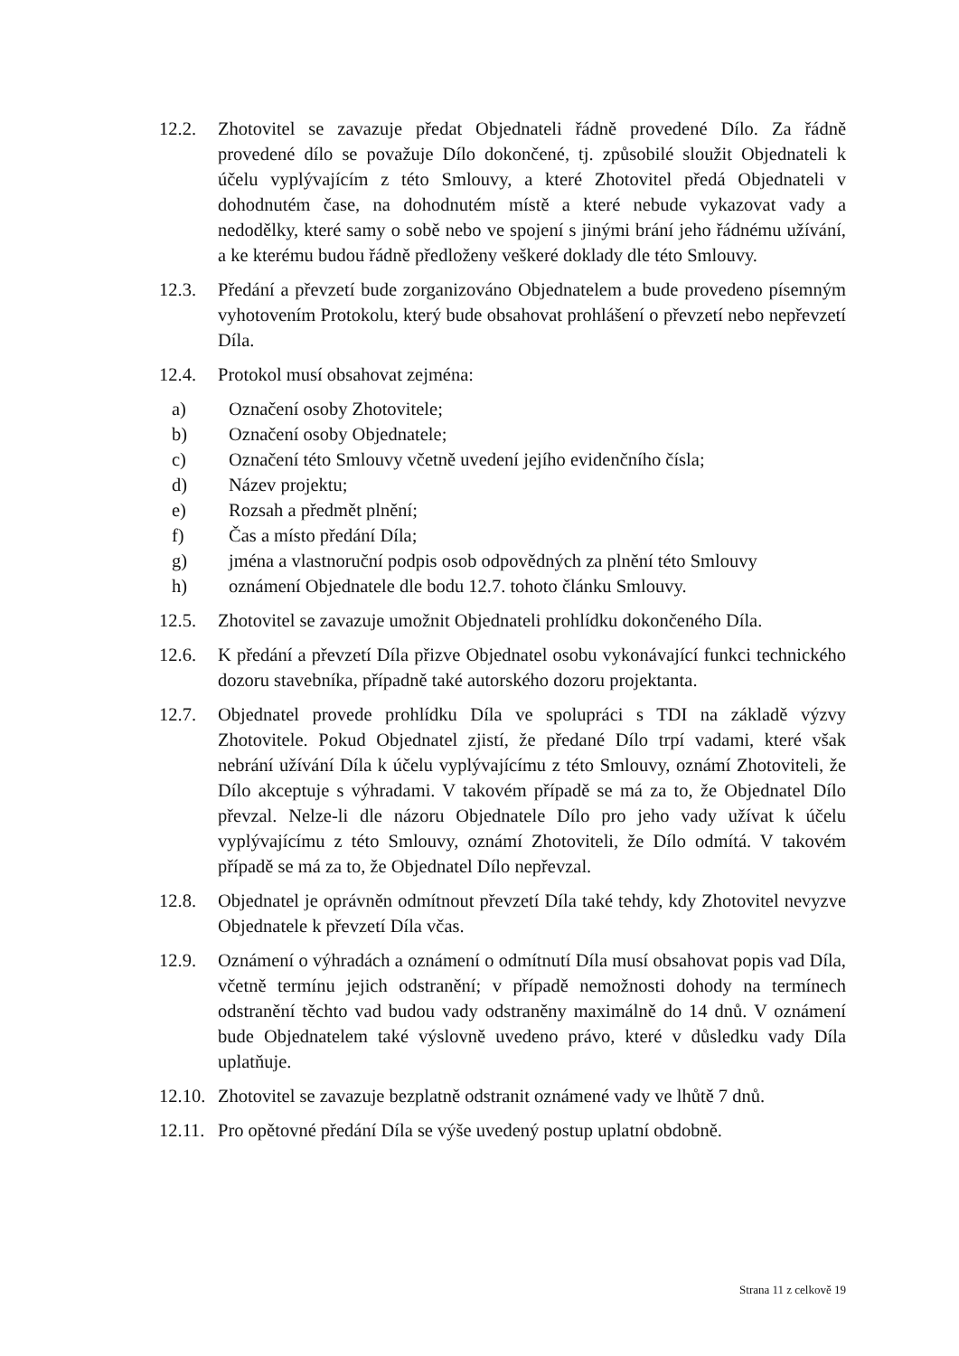12.2. Zhotovitel se zavazuje předat Objednateli řádně provedené Dílo. Za řádně provedené dílo se považuje Dílo dokončené, tj. způsobilé sloužit Objednateli k účelu vyplývajícím z této Smlouvy, a které Zhotovitel předá Objednateli v dohodnutém čase, na dohodnutém místě a které nebude vykazovat vady a nedodělky, které samy o sobě nebo ve spojení s jinými brání jeho řádnému užívání, a ke kterému budou řádně předloženy veškeré doklady dle této Smlouvy.
12.3. Předání a převzetí bude zorganizováno Objednatelem a bude provedeno písemným vyhotovením Protokolu, který bude obsahovat prohlášení o převzetí nebo nepřevzetí Díla.
12.4. Protokol musí obsahovat zejména:
a) Označení osoby Zhotovitele;
b) Označení osoby Objednatele;
c) Označení této Smlouvy včetně uvedení jejího evidenčního čísla;
d) Název projektu;
e) Rozsah a předmět plnění;
f) Čas a místo předání Díla;
g) jména a vlastnoruční podpis osob odpovědných za plnění této Smlouvy
h) oznámení Objednatele dle bodu 12.7. tohoto článku Smlouvy.
12.5. Zhotovitel se zavazuje umožnit Objednateli prohlídku dokončeného Díla.
12.6. K předání a převzetí Díla přizve Objednatel osobu vykonávající funkci technického dozoru stavebníka, případně také autorského dozoru projektanta.
12.7. Objednatel provede prohlídku Díla ve spolupráci s TDI na základě výzvy Zhotovitele. Pokud Objednatel zjistí, že předané Dílo trpí vadami, které však nebrání užívání Díla k účelu vyplývajícímu z této Smlouvy, oznámí Zhotoviteli, že Dílo akceptuje s výhradami. V takovém případě se má za to, že Objednatel Dílo převzal. Nelze-li dle názoru Objednatele Dílo pro jeho vady užívat k účelu vyplývajícímu z této Smlouvy, oznámí Zhotoviteli, že Dílo odmítá. V takovém případě se má za to, že Objednatel Dílo nepřevzal.
12.8. Objednatel je oprávněn odmítnout převzetí Díla také tehdy, kdy Zhotovitel nevyzve Objednatele k převzetí Díla včas.
12.9. Oznámení o výhradách a oznámení o odmítnutí Díla musí obsahovat popis vad Díla, včetně termínu jejich odstranění; v případě nemožnosti dohody na termínech odstranění těchto vad budou vady odstraněny maximálně do 14 dnů. V oznámení bude Objednatelem také výslovně uvedeno právo, které v důsledku vady Díla uplatňuje.
12.10.
Zhotovitel se zavazuje bezplatně odstranit oznámené vady ve lhůtě 7 dnů.
12.11.
Pro opětovné předání Díla se výše uvedený postup uplatní obdobně.
Strana 11 z celkově 19